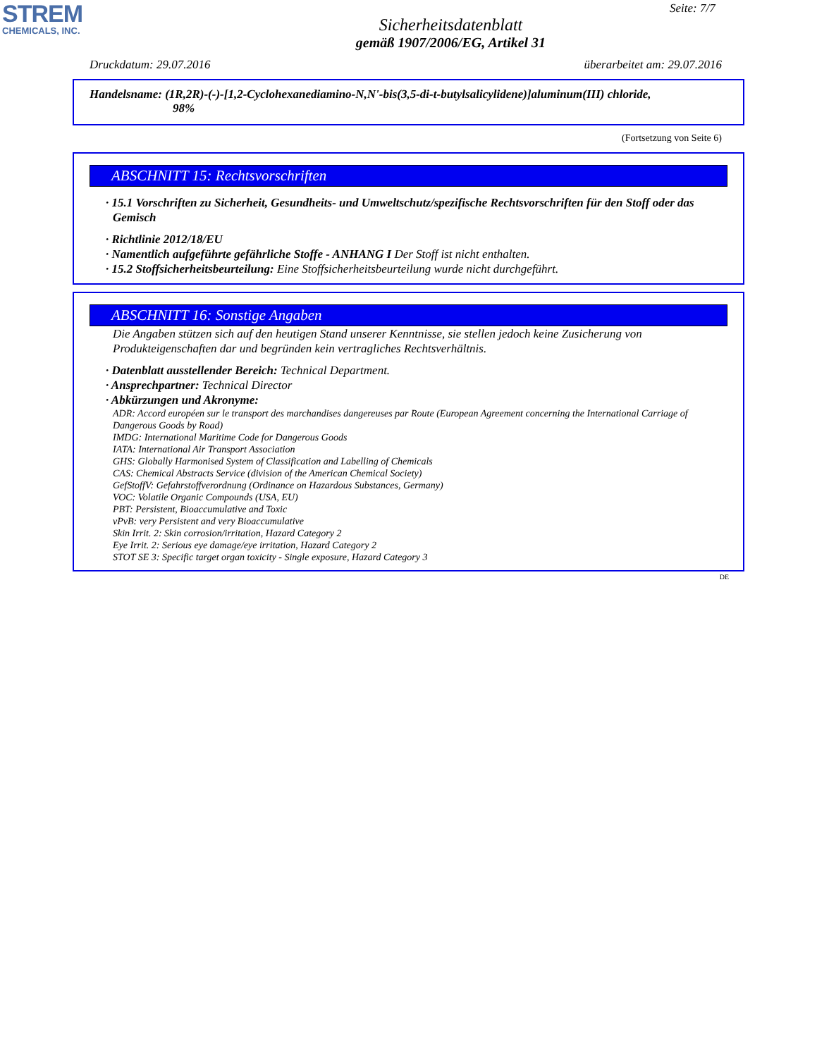STREM
CHEMICALS, INC.
Seite: 7/7
Sicherheitsdatenblatt
gemäß 1907/2006/EG, Artikel 31
Druckdatum: 29.07.2016 überarbeitet am: 29.07.2016
Handelsname: (1R,2R)-(-)-[1,2-Cyclohexanediamino-N,N'-bis(3,5-di-t-butylsalicylidene)]aluminum(III) chloride,
98%
(Fortsetzung von Seite 6)
ABSCHNITT 15: Rechtsvorschriften
· 15.1 Vorschriften zu Sicherheit, Gesundheits- und Umweltschutz/spezifische Rechtsvorschriften für den Stoff oder das Gemisch
· Richtlinie 2012/18/EU
· Namentlich aufgeführte gefährliche Stoffe - ANHANG I Der Stoff ist nicht enthalten.
· 15.2 Stoffsicherheitsbeurteilung: Eine Stoffsicherheitsbeurteilung wurde nicht durchgeführt.
ABSCHNITT 16: Sonstige Angaben
Die Angaben stützen sich auf den heutigen Stand unserer Kenntnisse, sie stellen jedoch keine Zusicherung von Produkteigenschaften dar und begründen kein vertragliches Rechtsverhältnis.
· Datenblatt ausstellender Bereich: Technical Department.
· Ansprechpartner: Technical Director
· Abkürzungen und Akronyme:
ADR: Accord européen sur le transport des marchandises dangereuses par Route (European Agreement concerning the International Carriage of Dangerous Goods by Road)
IMDG: International Maritime Code for Dangerous Goods
IATA: International Air Transport Association
GHS: Globally Harmonised System of Classification and Labelling of Chemicals
CAS: Chemical Abstracts Service (division of the American Chemical Society)
GefStoffV: Gefahrstoffverordnung (Ordinance on Hazardous Substances, Germany)
VOC: Volatile Organic Compounds (USA, EU)
PBT: Persistent, Bioaccumulative and Toxic
vPvB: very Persistent and very Bioaccumulative
Skin Irrit. 2: Skin corrosion/irritation, Hazard Category 2
Eye Irrit. 2: Serious eye damage/eye irritation, Hazard Category 2
STOT SE 3: Specific target organ toxicity - Single exposure, Hazard Category 3
DE